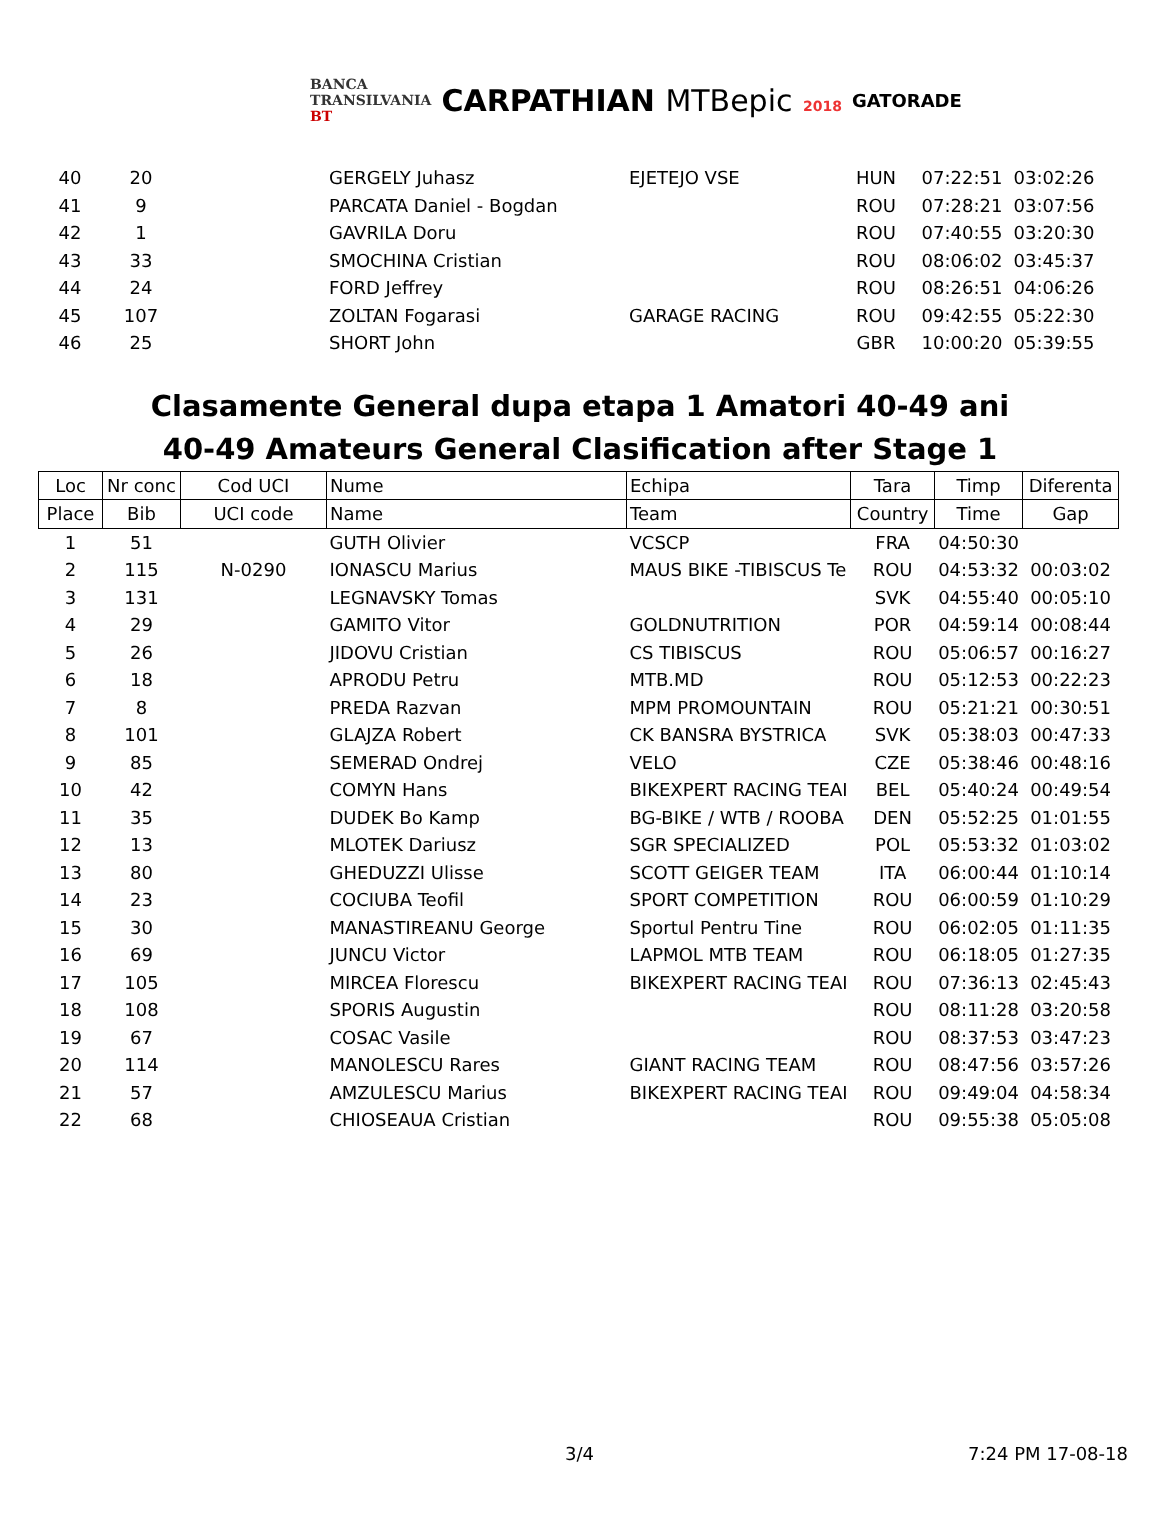BANCA
TRANSILVANIA
BT
CARPATHIAN MTBepic 2018
GATORADE
| 40 | 20 | | GERGELY Juhasz | EJETEJO VSE | HUN | 07:22:51 | 03:02:26 |
| 41 | 9 | | PARCATA Daniel - Bogdan | | ROU | 07:28:21 | 03:07:56 |
| 42 | 1 | | GAVRILA Doru | | ROU | 07:40:55 | 03:20:30 |
| 43 | 33 | | SMOCHINA Cristian | | ROU | 08:06:02 | 03:45:37 |
| 44 | 24 | | FORD Jeffrey | | ROU | 08:26:51 | 04:06:26 |
| 45 | 107 | | ZOLTAN Fogarasi | GARAGE RACING | ROU | 09:42:55 | 05:22:30 |
| 46 | 25 | | SHORT John | | GBR | 10:00:20 | 05:39:55 |
Clasamente General dupa etapa 1 Amatori 40-49 ani
40-49 Amateurs General Clasification after Stage 1
| Loc | Nr conc | Cod UCI | Nume | Echipa | Tara | Timp | Diferenta |
| Place | Bib | UCI code | Name | Team | Country | Time | Gap |
| 1 | 51 | | GUTH Olivier | VCSCP | FRA | 04:50:30 | |
| 2 | 115 | N-0290 | IONASCU Marius | MAUS BIKE -TIBISCUS Te | ROU | 04:53:32 | 00:03:02 |
| 3 | 131 | | LEGNAVSKY Tomas | | SVK | 04:55:40 | 00:05:10 |
| 4 | 29 | | GAMITO Vitor | GOLDNUTRITION | POR | 04:59:14 | 00:08:44 |
| 5 | 26 | | JIDOVU Cristian | CS TIBISCUS | ROU | 05:06:57 | 00:16:27 |
| 6 | 18 | | APRODU Petru | MTB.MD | ROU | 05:12:53 | 00:22:23 |
| 7 | 8 | | PREDA Razvan | MPM PROMOUNTAIN | ROU | 05:21:21 | 00:30:51 |
| 8 | 101 | | GLAJZA Robert | CK BANSRA BYSTRICA | SVK | 05:38:03 | 00:47:33 |
| 9 | 85 | | SEMERAD Ondrej | VELO | CZE | 05:38:46 | 00:48:16 |
| 10 | 42 | | COMYN Hans | BIKEXPERT RACING TEAI | BEL | 05:40:24 | 00:49:54 |
| 11 | 35 | | DUDEK Bo Kamp | BG-BIKE / WTB / ROOBA | DEN | 05:52:25 | 01:01:55 |
| 12 | 13 | | MLOTEK Dariusz | SGR SPECIALIZED | POL | 05:53:32 | 01:03:02 |
| 13 | 80 | | GHEDUZZI Ulisse | SCOTT GEIGER TEAM | ITA | 06:00:44 | 01:10:14 |
| 14 | 23 | | COCIUBA Teofil | SPORT COMPETITION | ROU | 06:00:59 | 01:10:29 |
| 15 | 30 | | MANASTIREANU George | Sportul Pentru Tine | ROU | 06:02:05 | 01:11:35 |
| 16 | 69 | | JUNCU Victor | LAPMOL MTB TEAM | ROU | 06:18:05 | 01:27:35 |
| 17 | 105 | | MIRCEA Florescu | BIKEXPERT RACING TEAI | ROU | 07:36:13 | 02:45:43 |
| 18 | 108 | | SPORIS Augustin | | ROU | 08:11:28 | 03:20:58 |
| 19 | 67 | | COSAC Vasile | | ROU | 08:37:53 | 03:47:23 |
| 20 | 114 | | MANOLESCU Rares | GIANT RACING TEAM | ROU | 08:47:56 | 03:57:26 |
| 21 | 57 | | AMZULESCU Marius | BIKEXPERT RACING TEAI | ROU | 09:49:04 | 04:58:34 |
| 22 | 68 | | CHIOSEAUA Cristian | | ROU | 09:55:38 | 05:05:08 |
3/4 7:24 PM 17-08-18